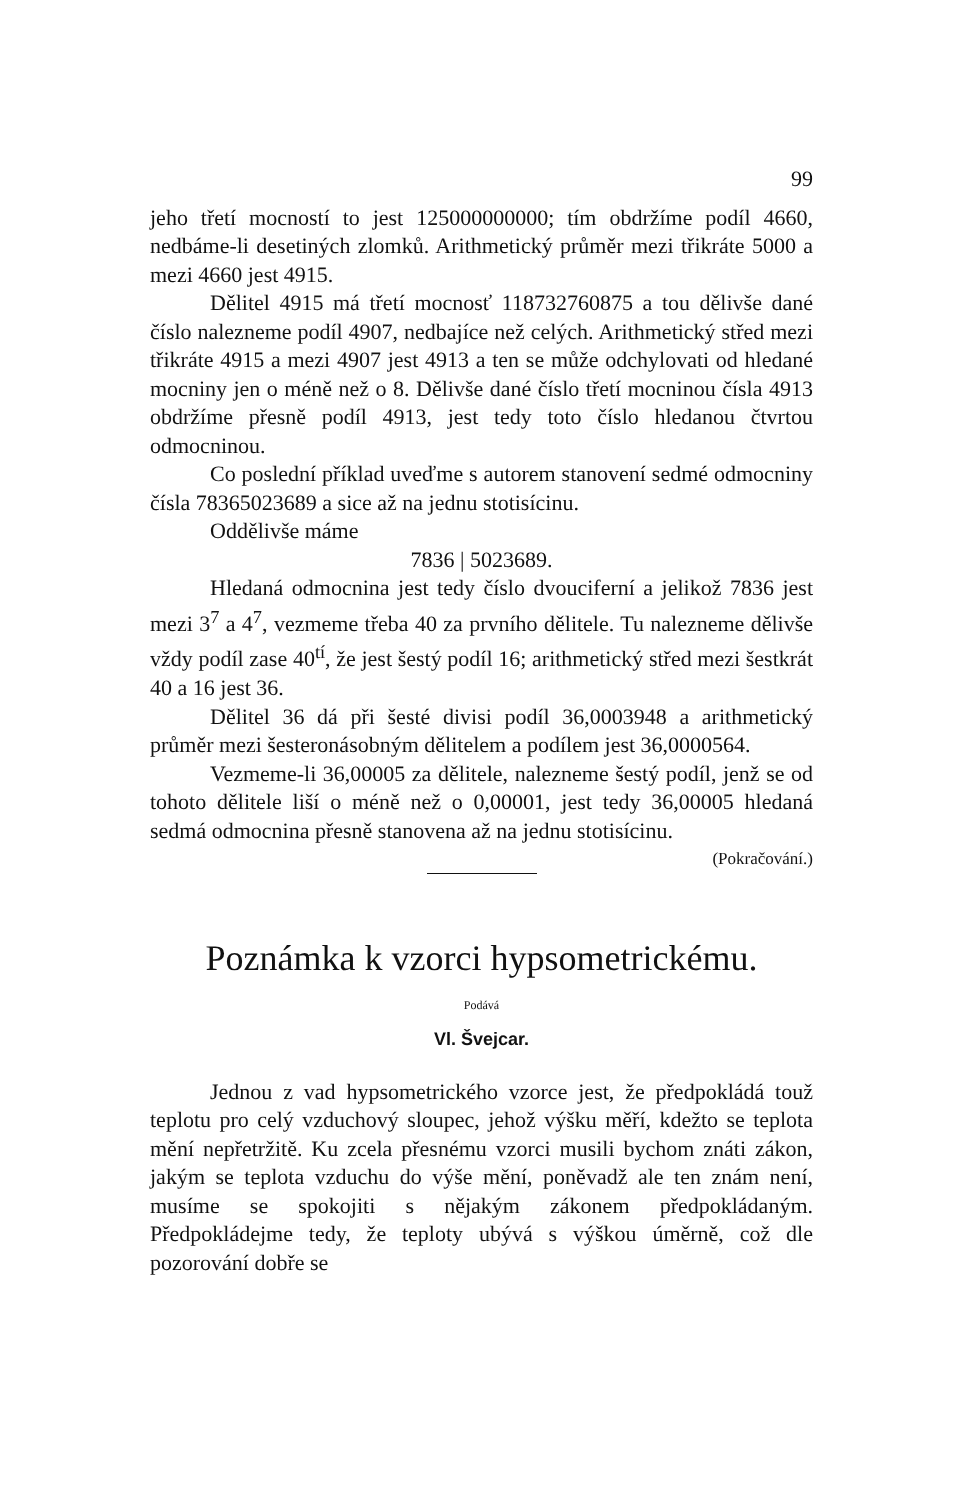99
jeho třetí mocností to jest 125000000000; tím obdržíme podíl 4660, nedbáme-li desetiných zlomků. Arithmetický průměr mezi třikráte 5000 a mezi 4660 jest 4915.
Dělitel 4915 má třetí mocnosť 118732760875 a tou dělivše dané číslo nalezneme podíl 4907, nedbajíce než celých. Arithmetický střed mezi třikráte 4915 a mezi 4907 jest 4913 a ten se může odchylovati od hledané mocniny jen o méně než o 8. Dělivše dané číslo třetí mocninou čísla 4913 obdržíme přesně podíl 4913, jest tedy toto číslo hledanou čtvrtou odmocninou.
Co poslední příklad uveďme s autorem stanovení sedmé odmocniny čísla 78365023689 a sice až na jednu stotisícinu.
Oddělivše máme
7836 | 5023689.
Hledaná odmocnina jest tedy číslo dvouciferní a jelikož 7836 jest mezi 3<sup>7</sup> a 4<sup>7</sup>, vezmeme třeba 40 za prvního dělitele. Tu nalezneme dělivše vždy podíl zase 40<sup>tí</sup>, že jest šestý podíl 16; arithmetický střed mezi šestkrát 40 a 16 jest 36.
Dělitel 36 dá při šesté divisi podíl 36,0003948 a arithmetický průměr mezi šesteronásobným dělitelem a podílem jest 36,0000564.
Vezmeme-li 36,00005 za dělitele, nalezneme šestý podíl, jenž se od tohoto dělitele liší o méně než o 0,00001, jest tedy 36,00005 hledaná sedmá odmocnina přesně stanovena až na jednu stotisícinu. (Pokračování.)
Poznámka k vzorci hypsometrickému.
Podává
Vl. Švejcar.
Jednou z vad hypsometrického vzorce jest, že předpokládá touž teplotu pro celý vzduchový sloupec, jehož výšku měří, kdežto se teplota mění nepřetržitě. Ku zcela přesnému vzorci musili bychom znáti zákon, jakým se teplota vzduchu do výše mění, poněvadž ale ten znám není, musíme se spokojiti s nějakým zákonem předpokládaným. Předpokládejme tedy, že teploty ubývá s výškou úměrně, což dle pozorování dobře se